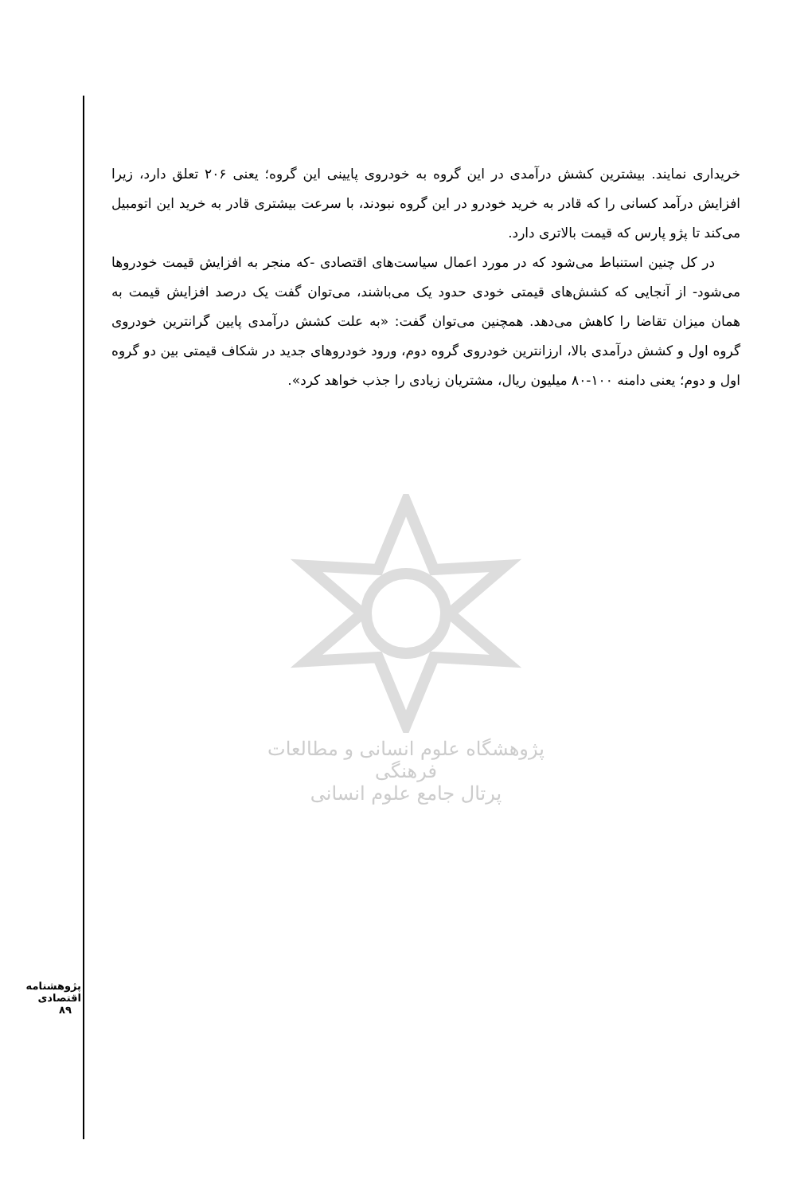خریداری نمایند. بیشترین کشش درآمدی در این گروه به خودروی پایینی این گروه؛ یعنی ۲۰۶ تعلق دارد، زیرا افزایش درآمد کسانی را که قادر به خرید خودرو در این گروه نبودند، با سرعت بیشتری قادر به خرید این اتومبیل می‌کند تا پژو پارس که قیمت بالاتری دارد.
در کل چنین استنباط می‌شود که در مورد اعمال سیاست‌های اقتصادی -که منجر به افزایش قیمت خودروها می‌شود- از آنجایی که کشش‌های قیمتی خودی حدود یک می‌باشند، می‌توان گفت یک درصد افزایش قیمت به همان میزان تقاضا را کاهش می‌دهد. همچنین می‌توان گفت: «به علت کشش درآمدی پایین گرانترین خودروی گروه اول و کشش درآمدی بالا، ارزانترین خودروی گروه دوم، ورود خودروهای جدید در شکاف قیمتی بین دو گروه اول و دوم؛ یعنی دامنه ۱۰۰-۸۰ میلیون ریال، مشتریان زیادی را جذب خواهد کرد».
پژوهشگاه علوم انسانی و مطالعات فرهنگی
پرتال جامع علوم انسانی
پژوهشنامه اقتصادی
۸۹